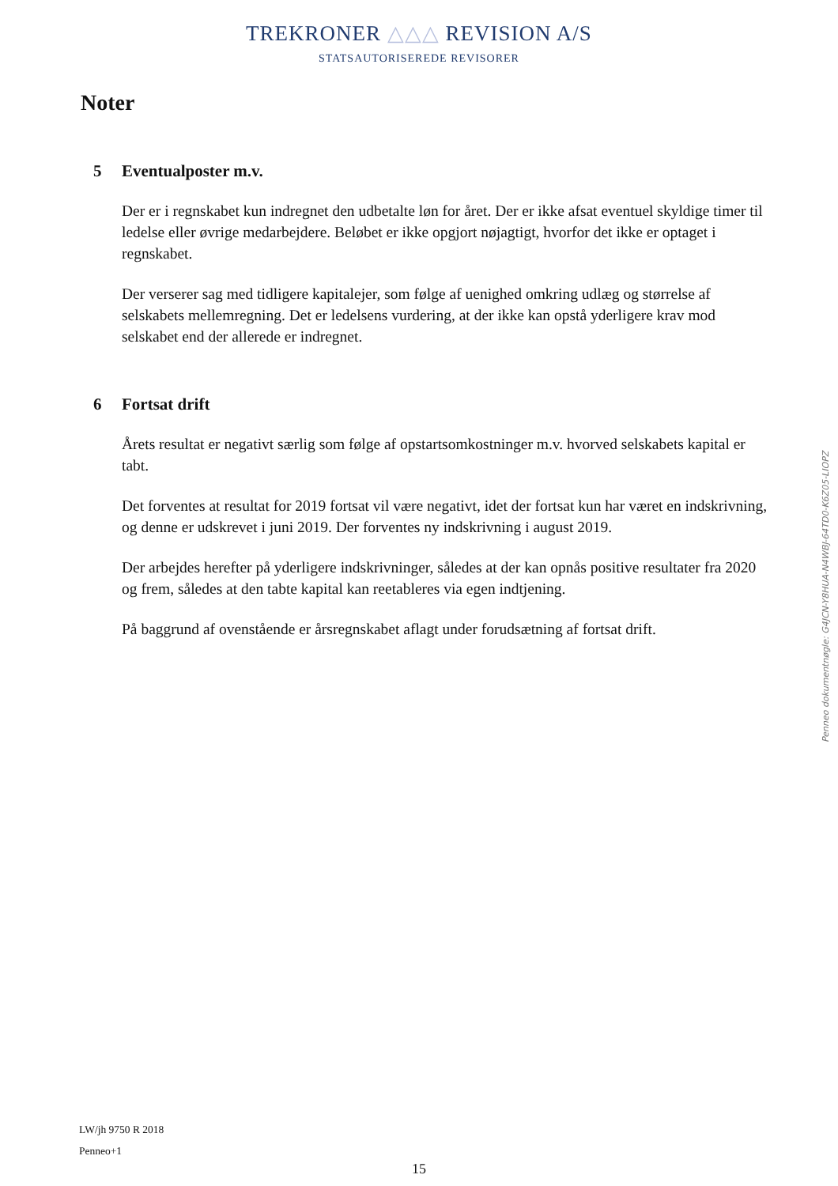TREKRONER △△△ REVISION A/S
STATSAUTORISEREDE REVISORER
Noter
5 Eventualposter m.v.
Der er i regnskabet kun indregnet den udbetalte løn for året. Der er ikke afsat eventuel skyldige timer til ledelse eller øvrige medarbejdere. Beløbet er ikke opgjort nøjagtigt, hvorfor det ikke er optaget i regnskabet.
Der verserer sag med tidligere kapitalejer, som følge af uenighed omkring udlæg og størrelse af selskabets mellemregning. Det er ledelsens vurdering, at der ikke kan opstå yderligere krav mod selskabet end der allerede er indregnet.
6 Fortsat drift
Årets resultat er negativt særlig som følge af opstartsomkostninger m.v. hvorved selskabets kapital er tabt.
Det forventes at resultat for 2019 fortsat vil være negativt, idet der fortsat kun har været en indskrivning, og denne er udskrevet i juni 2019. Der forventes ny indskrivning i august 2019.
Der arbejdes herefter på yderligere indskrivninger, således at der kan opnås positive resultater fra 2020 og frem, således at den tabte kapital kan reetableres via egen indtjening.
På baggrund af ovenstående er årsregnskabet aflagt under forudsætning af fortsat drift.
Penneo dokumentnøgle: G4JCN-Y8HUA-N4WBJ-64TD0-K6Z05-LIOPZ
LW/jh 9750 R 2018
Penneo+1
15